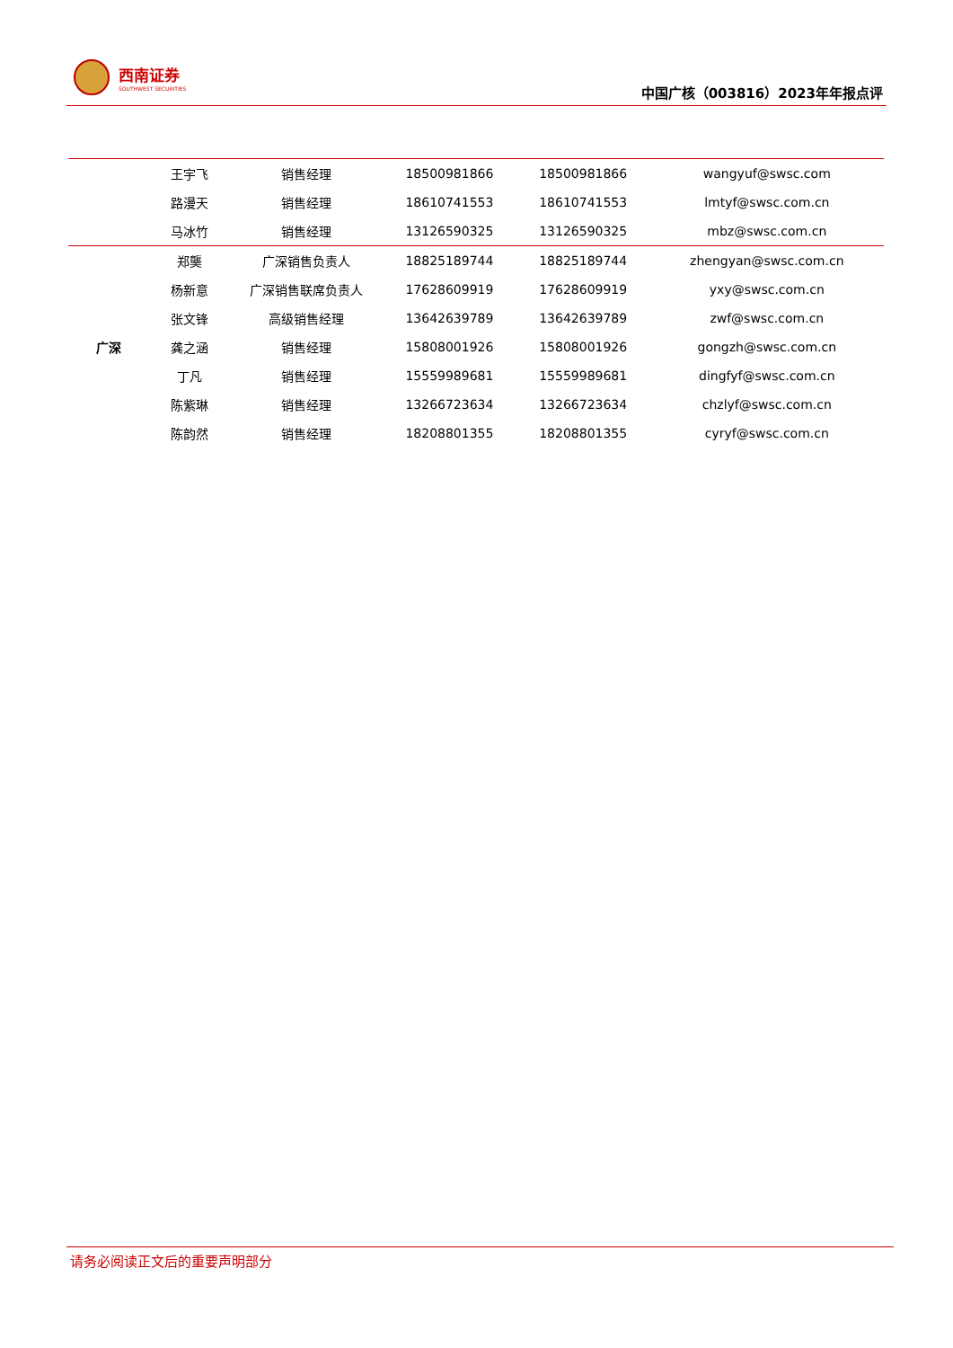西南证券
SOUTHWEST SECURITIES
中国广核（003816）2023年年报点评
| | 王宇飞 | 销售经理 | 18500981866 | 18500981866 | wangyuf@swsc.com |
| | 路漫天 | 销售经理 | 18610741553 | 18610741553 | lmtyf@swsc.com.cn |
| | 马冰竹 | 销售经理 | 13126590325 | 13126590325 | mbz@swsc.com.cn |
| 广深 | 郑龑 | 广深销售负责人 | 18825189744 | 18825189744 | zhengyan@swsc.com.cn |
| | 杨新意 | 广深销售联席负责人 | 17628609919 | 17628609919 | yxy@swsc.com.cn |
| | 张文锋 | 高级销售经理 | 13642639789 | 13642639789 | zwf@swsc.com.cn |
| | 龚之涵 | 销售经理 | 15808001926 | 15808001926 | gongzh@swsc.com.cn |
| | 丁凡 | 销售经理 | 15559989681 | 15559989681 | dingfyf@swsc.com.cn |
| | 陈紫琳 | 销售经理 | 13266723634 | 13266723634 | chzlyf@swsc.com.cn |
| | 陈韵然 | 销售经理 | 18208801355 | 18208801355 | cyryf@swsc.com.cn |
请务必阅读正文后的重要声明部分